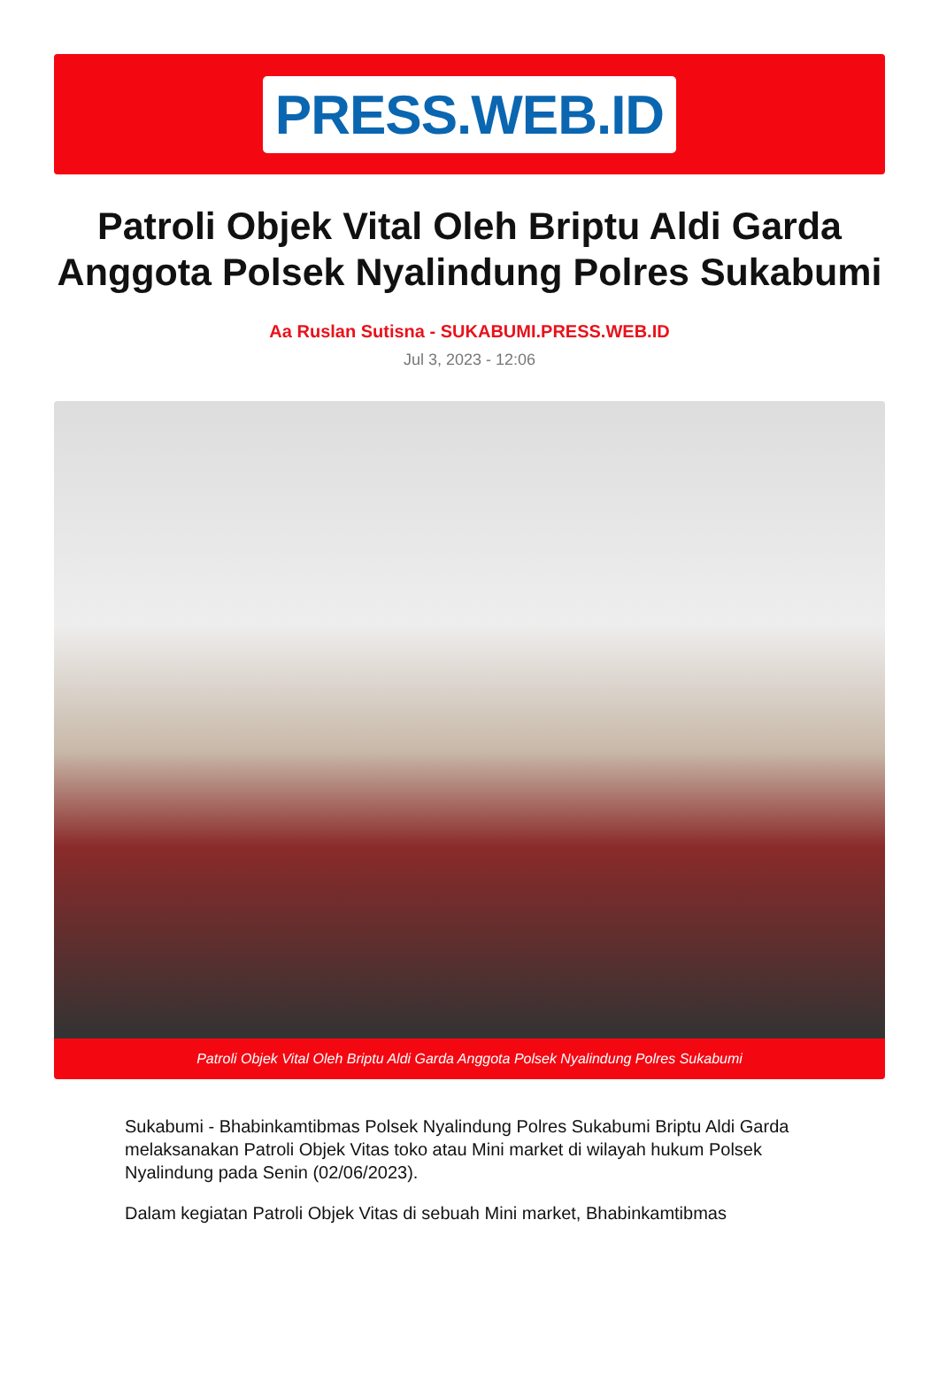PRESS.WEB.ID
Patroli Objek Vital Oleh Briptu Aldi Garda Anggota Polsek Nyalindung Polres Sukabumi
Aa Ruslan Sutisna - SUKABUMI.PRESS.WEB.ID
Jul 3, 2023 - 12:06
Patroli Objek Vital Oleh Briptu Aldi Garda Anggota Polsek Nyalindung Polres Sukabumi
Sukabumi - Bhabinkamtibmas Polsek Nyalindung Polres Sukabumi Briptu Aldi Garda melaksanakan Patroli Objek Vitas toko atau Mini market di wilayah hukum Polsek Nyalindung pada Senin (02/06/2023).
Dalam kegiatan Patroli Objek Vitas di sebuah Mini market, Bhabinkamtibmas